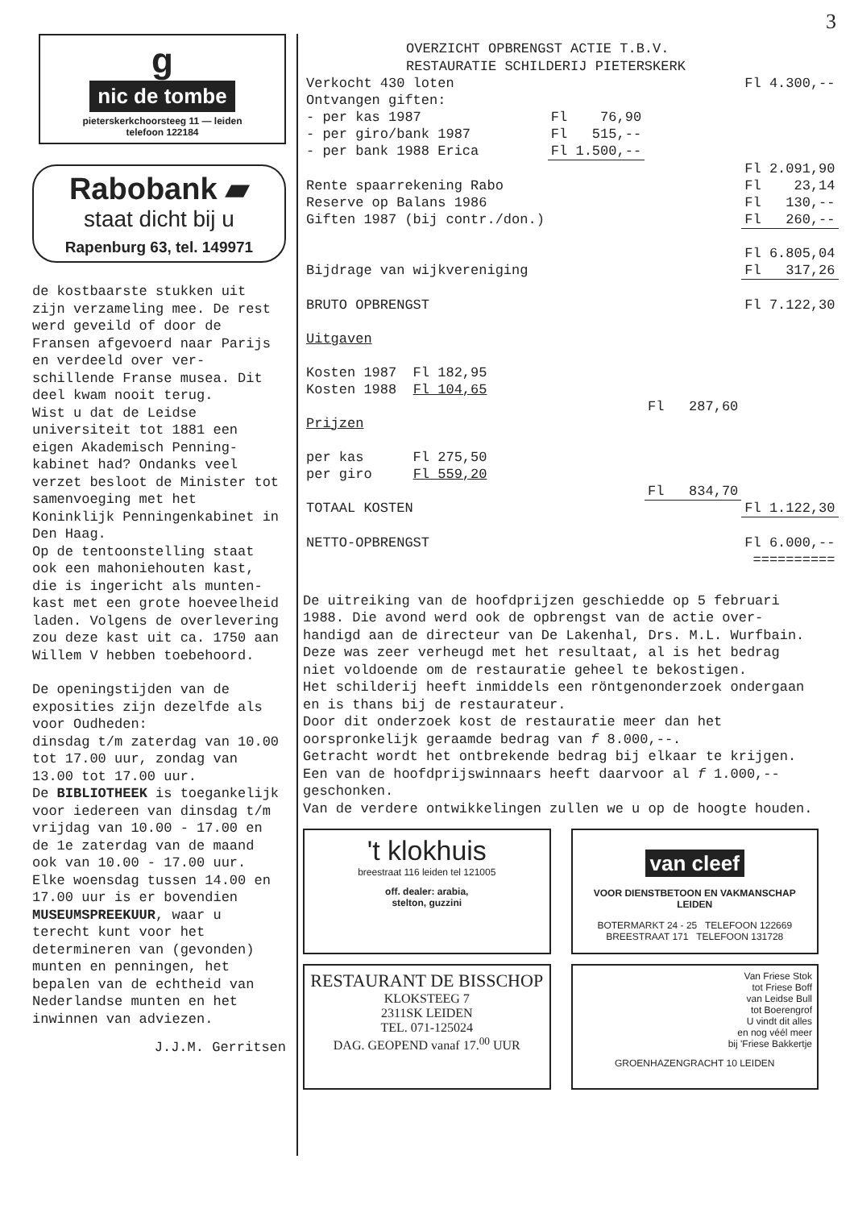3
g
nic de tombe
pieterskerkchoorsteeg 11 — leiden
telefoon 122184
Rabobank ▰
staat dicht bij u
Rapenburg 63, tel. 149971
de kostbaarste stukken uit zijn verzameling mee. De rest werd geveild of door de Fransen afgevoerd naar Parijs en verdeeld over ver-schillende Franse musea. Dit deel kwam nooit terug.
Wist u dat de Leidse universiteit tot 1881 een eigen Akademisch Penning-kabinet had? Ondanks veel verzet besloot de Minister tot samenvoeging met het Koninklijk Penningenkabinet in Den Haag.
Op de tentoonstelling staat ook een mahoniehouten kast, die is ingericht als munten-kast met een grote hoeveelheid laden. Volgens de overlevering zou deze kast uit ca. 1750 aan Willem V hebben toebehoord.
De openingstijden van de exposities zijn dezelfde als voor Oudheden:
dinsdag t/m zaterdag van 10.00 tot 17.00 uur, zondag van 13.00 tot 17.00 uur.
De BIBLIOTHEEK is toegankelijk voor iedereen van dinsdag t/m vrijdag van 10.00 - 17.00 en de 1e zaterdag van de maand ook van 10.00 - 17.00 uur.
Elke woensdag tussen 14.00 en 17.00 uur is er bovendien MUSEUMSPREEKUUR, waar u terecht kunt voor het determineren van (gevonden) munten en penningen, het bepalen van de echtheid van Nederlandse munten en het inwinnen van adviezen.
J.J.M. Gerritsen
OVERZICHT OPBRENGST ACTIE T.B.V.
RESTAURATIE SCHILDERIJ PIETERSKERK
| Verkocht 430 loten | | | Fl 4.300,-- |
| Ontvangen giften: | | | |
| - per kas 1987 | Fl 76,90 | | |
| - per giro/bank 1987 | Fl 515,-- | | |
| - per bank 1988 Erica | Fl 1.500,-- | | |
| | | | Fl 2.091,90 |
| Rente spaarrekening Rabo | | | Fl 23,14 |
| Reserve op Balans 1986 | | | Fl 130,-- |
| Giften 1987 (bij contr./don.) | | | Fl 260,-- |
| | | | Fl 6.805,04 |
| Bijdrage van wijkvereniging | | | Fl 317,26 |
| BRUTO OPBRENGST | | | Fl 7.122,30 |
| Uitgaven | | | |
| Kosten 1987 Fl 182,95 | | | |
| Kosten 1988 Fl 104,65 | | | |
| | | Fl 287,60 | |
| Prijzen | | | |
| per kas Fl 275,50 | | | |
| per giro Fl 559,20 | | | |
| | | Fl 834,70 | |
| TOTAAL KOSTEN | | | Fl 1.122,30 |
| NETTO-OPBRENGST | | | Fl 6.000,-- |
| | | | ========== |
De uitreiking van de hoofdprijzen geschiedde op 5 februari 1988. Die avond werd ook de opbrengst van de actie over-handigd aan de directeur van De Lakenhal, Drs. M.L. Wurfbain. Deze was zeer verheugd met het resultaat, al is het bedrag niet voldoende om de restauratie geheel te bekostigen.
Het schilderij heeft inmiddels een röntgenonderzoek ondergaan en is thans bij de restaurateur.
Door dit onderzoek kost de restauratie meer dan het oorspronkelijk geraamde bedrag van f 8.000,--.
Getracht wordt het ontbrekende bedrag bij elkaar te krijgen.
Een van de hoofdprijswinnaars heeft daarvoor al f 1.000,-- geschonken.
Van de verdere ontwikkelingen zullen we u op de hoogte houden.
't klokhuis
breestraat 116 leiden tel 121005
off. dealer: arabia,
stelton, guzzini
van cleef
VOOR DIENSTBETOON EN VAKMANSCHAP
LEIDEN
BOTERMARKT 24 - 25 TELEFOON 122669
BREESTRAAT 171 TELEFOON 131728
RESTAURANT DE BISSCHOP
KLOKSTEEG 7
2311SK LEIDEN
TEL. 071-125024
DAG. GEOPEND vanaf 17.<sup>00</sup> UUR
Van Friese Stok
tot Friese Boff
van Leidse Bull
tot Boerengrof
U vindt dit alles
en nog véél meer
bij 'Friese Bakkertje
GROENHAZENGRACHT 10 LEIDEN